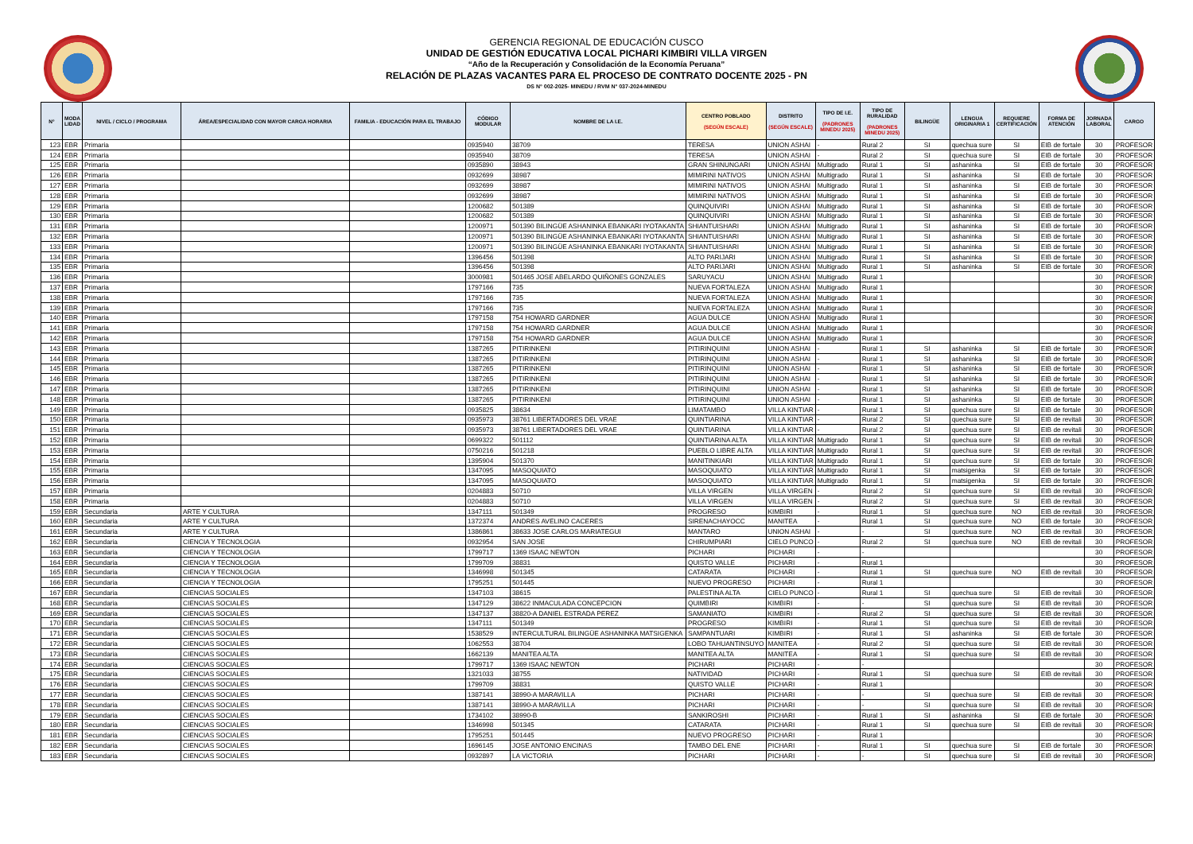GERENCIA REGIONAL DE EDUCACIÓN CUSCO
UNIDAD DE GESTIÓN EDUCATIVA LOCAL PICHARI KIMBIRI VILLA VIRGEN
“Año de la Recuperación y Consolidación de la Economía Peruana”
RELACIÓN DE PLAZAS VACANTES PARA EL PROCESO DE CONTRATO DOCENTE 2025 - PN
DS N° 002-2025- MINEDU / RVM N° 037-2024-MINEDU
| N° | MODA LIDAD | NIVEL / CICLO / PROGRAMA | ÁREA/ESPECIALIDAD CON MAYOR CARGA HORARIA | FAMILIA - EDUCACIÓN PARA EL TRABAJO | CÓDIGO MODULAR | NOMBRE DE LA I.E. | CENTRO POBLADO (SEGÚN ESCALE) | DISTRITO (SEGÚN ESCALE) | TIPO DE I.E. (PADRONES MINEDU 2025) | TIPO DE RURALIDAD (PADRONES MINEDU 2025) | BILINGÜE | LENGUA ORIGINARIA 1 | REQUIERE CERTIFICACIÓN | FORMA DE ATENCIÓN | JORNADA LABORAL | CARGO |
| --- | --- | --- | --- | --- | --- | --- | --- | --- | --- | --- | --- | --- | --- | --- | --- | --- |
| 123 | EBR | Primaria | | | 0935940 | 38709 | TERESA | UNION ASHAI | - | Rural 2 | SI | quechua sure | SI | EIB de fortale | 30 | PROFESOR |
| 124 | EBR | Primaria | | | 0935940 | 38709 | TERESA | UNION ASHAI | - | Rural 2 | SI | quechua sure | SI | EIB de fortale | 30 | PROFESOR |
| 125 | EBR | Primaria | | | 0935890 | 38943 | GRAN SHINUNGARI | UNION ASHAI | Multigrado | Rural 1 | SI | ashaninka | SI | EIB de fortale | 30 | PROFESOR |
| 126 | EBR | Primaria | | | 0932699 | 38987 | MIMIRINI NATIVOS | UNION ASHAI | Multigrado | Rural 1 | SI | ashaninka | SI | EIB de fortale | 30 | PROFESOR |
| 127 | EBR | Primaria | | | 0932699 | 38987 | MIMIRINI NATIVOS | UNION ASHAI | Multigrado | Rural 1 | SI | ashaninka | SI | EIB de fortale | 30 | PROFESOR |
| 128 | EBR | Primaria | | | 0932699 | 38987 | MIMIRINI NATIVOS | UNION ASHAI | Multigrado | Rural 1 | SI | ashaninka | SI | EIB de fortale | 30 | PROFESOR |
| 129 | EBR | Primaria | | | 1200682 | 501389 | QUINQUIVIRI | UNION ASHAI | Multigrado | Rural 1 | SI | ashaninka | SI | EIB de fortale | 30 | PROFESOR |
| 130 | EBR | Primaria | | | 1200682 | 501389 | QUINQUIVIRI | UNION ASHAI | Multigrado | Rural 1 | SI | ashaninka | SI | EIB de fortale | 30 | PROFESOR |
| 131 | EBR | Primaria | | | 1200971 | 501390 BILINGÜE ASHANINKA EBANKARI IYOTAKANTA | SHIANTUISHARI | UNION ASHAI | Multigrado | Rural 1 | SI | ashaninka | SI | EIB de fortale | 30 | PROFESOR |
| 132 | EBR | Primaria | | | 1200971 | 501390 BILINGÜE ASHANINKA EBANKARI IYOTAKANTA | SHIANTUISHARI | UNION ASHAI | Multigrado | Rural 1 | SI | ashaninka | SI | EIB de fortale | 30 | PROFESOR |
| 133 | EBR | Primaria | | | 1200971 | 501390 BILINGÜE ASHANINKA EBANKARI IYOTAKANTA | SHIANTUISHARI | UNION ASHAI | Multigrado | Rural 1 | SI | ashaninka | SI | EIB de fortale | 30 | PROFESOR |
| 134 | EBR | Primaria | | | 1396456 | 501398 | ALTO PARIJARI | UNION ASHAI | Multigrado | Rural 1 | SI | ashaninka | SI | EIB de fortale | 30 | PROFESOR |
| 135 | EBR | Primaria | | | 1396456 | 501398 | ALTO PARIJARI | UNION ASHAI | Multigrado | Rural 1 | SI | ashaninka | SI | EIB de fortale | 30 | PROFESOR |
| 136 | EBR | Primaria | | | 3000981 | 501465 JOSE ABELARDO QUIÑONES GONZALES | SARUYACU | UNION ASHAI | Multigrado | Rural 1 | | | | | 30 | PROFESOR |
| 137 | EBR | Primaria | | | 1797166 | 735 | NUEVA FORTALEZA | UNION ASHAI | Multigrado | Rural 1 | | | | | 30 | PROFESOR |
| 138 | EBR | Primaria | | | 1797166 | 735 | NUEVA FORTALEZA | UNION ASHAI | Multigrado | Rural 1 | | | | | 30 | PROFESOR |
| 139 | EBR | Primaria | | | 1797166 | 735 | NUEVA FORTALEZA | UNION ASHAI | Multigrado | Rural 1 | | | | | 30 | PROFESOR |
| 140 | EBR | Primaria | | | 1797158 | 754 HOWARD GARDNER | AGUA DULCE | UNION ASHAI | Multigrado | Rural 1 | | | | | 30 | PROFESOR |
| 141 | EBR | Primaria | | | 1797158 | 754 HOWARD GARDNER | AGUA DULCE | UNION ASHAI | Multigrado | Rural 1 | | | | | 30 | PROFESOR |
| 142 | EBR | Primaria | | | 1797158 | 754 HOWARD GARDNER | AGUA DULCE | UNION ASHAI | Multigrado | Rural 1 | | | | | 30 | PROFESOR |
| 143 | EBR | Primaria | | | 1387265 | PITIRINKENI | PITIRINQUINI | UNION ASHAI | - | Rural 1 | SI | ashaninka | SI | EIB de fortale | 30 | PROFESOR |
| 144 | EBR | Primaria | | | 1387265 | PITIRINKENI | PITIRINQUINI | UNION ASHAI | - | Rural 1 | SI | ashaninka | SI | EIB de fortale | 30 | PROFESOR |
| 145 | EBR | Primaria | | | 1387265 | PITIRINKENI | PITIRINQUINI | UNION ASHAI | - | Rural 1 | SI | ashaninka | SI | EIB de fortale | 30 | PROFESOR |
| 146 | EBR | Primaria | | | 1387265 | PITIRINKENI | PITIRINQUINI | UNION ASHAI | - | Rural 1 | SI | ashaninka | SI | EIB de fortale | 30 | PROFESOR |
| 147 | EBR | Primaria | | | 1387265 | PITIRINKENI | PITIRINQUINI | UNION ASHAI | - | Rural 1 | SI | ashaninka | SI | EIB de fortale | 30 | PROFESOR |
| 148 | EBR | Primaria | | | 1387265 | PITIRINKENI | PITIRINQUINI | UNION ASHAI | - | Rural 1 | SI | ashaninka | SI | EIB de fortale | 30 | PROFESOR |
| 149 | EBR | Primaria | | | 0935825 | 38634 | LIMATAMBO | VILLA KINTIAR | - | Rural 1 | SI | quechua sure | SI | EIB de fortale | 30 | PROFESOR |
| 150 | EBR | Primaria | | | 0935973 | 38761 LIBERTADORES DEL VRAE | QUINTIARINA | VILLA KINTIAR | - | Rural 2 | SI | quechua sure | SI | EIB de revitali | 30 | PROFESOR |
| 151 | EBR | Primaria | | | 0935973 | 38761 LIBERTADORES DEL VRAE | QUINTIARINA | VILLA KINTIAR | - | Rural 2 | SI | quechua sure | SI | EIB de revitali | 30 | PROFESOR |
| 152 | EBR | Primaria | | | 0699322 | 501112 | QUINTIARINA ALTA | VILLA KINTIAR | Multigrado | Rural 1 | SI | quechua sure | SI | EIB de revitali | 30 | PROFESOR |
| 153 | EBR | Primaria | | | 0750216 | 501218 | PUEBLO LIBRE ALTA | VILLA KINTIAR | Multigrado | Rural 1 | SI | quechua sure | SI | EIB de revitali | 30 | PROFESOR |
| 154 | EBR | Primaria | | | 1395904 | 501370 | MANITINKIARI | VILLA KINTIAR | Multigrado | Rural 1 | SI | quechua sure | SI | EIB de fortale | 30 | PROFESOR |
| 155 | EBR | Primaria | | | 1347095 | MASOQUIATO | MASOQUIATO | VILLA KINTIAR | Multigrado | Rural 1 | SI | matsigenka | SI | EIB de fortale | 30 | PROFESOR |
| 156 | EBR | Primaria | | | 1347095 | MASOQUIATO | MASOQUIATO | VILLA KINTIAR | Multigrado | Rural 1 | SI | matsigenka | SI | EIB de fortale | 30 | PROFESOR |
| 157 | EBR | Primaria | | | 0204883 | 50710 | VILLA VIRGEN | VILLA VIRGEN | - | Rural 2 | SI | quechua sure | SI | EIB de revitali | 30 | PROFESOR |
| 158 | EBR | Primaria | | | 0204883 | 50710 | VILLA VIRGEN | VILLA VIRGEN | - | Rural 2 | SI | quechua sure | SI | EIB de revitali | 30 | PROFESOR |
| 159 | EBR | Secundaria | ARTE Y CULTURA | | 1347111 | 501349 | PROGRESO | KIMBIRI | - | Rural 1 | SI | quechua sure | NO | EIB de revitali | 30 | PROFESOR |
| 160 | EBR | Secundaria | ARTE Y CULTURA | | 1372374 | ANDRES AVELINO CACERES | SIRENACHAYOCC | MANITEA | - | Rural 1 | SI | quechua sure | NO | EIB de fortale | 30 | PROFESOR |
| 161 | EBR | Secundaria | ARTE Y CULTURA | | 1386861 | 38633 JOSE CARLOS MARIATEGUI | MANTARO | UNION ASHAI | - | - | SI | quechua sure | NO | EIB de revitali | 30 | PROFESOR |
| 162 | EBR | Secundaria | CIENCIA Y TECNOLOGIA | | 0932954 | SAN JOSE | CHIRUMPIARI | CIELO PUNCO | - | Rural 2 | SI | quechua sure | NO | EIB de revitali | 30 | PROFESOR |
| 163 | EBR | Secundaria | CIENCIA Y TECNOLOGIA | | 1799717 | 1369 ISAAC NEWTON | PICHARI | PICHARI | - | - | | | | | 30 | PROFESOR |
| 164 | EBR | Secundaria | CIENCIA Y TECNOLOGIA | | 1799709 | 38831 | QUISTO VALLE | PICHARI | - | Rural 1 | | | | | 30 | PROFESOR |
| 165 | EBR | Secundaria | CIENCIA Y TECNOLOGIA | | 1346998 | 501345 | CATARATA | PICHARI | - | Rural 1 | SI | quechua sure | NO | EIB de revitali | 30 | PROFESOR |
| 166 | EBR | Secundaria | CIENCIA Y TECNOLOGIA | | 1795251 | 501445 | NUEVO PROGRESO | PICHARI | - | Rural 1 | | | | | 30 | PROFESOR |
| 167 | EBR | Secundaria | CIENCIAS SOCIALES | | 1347103 | 38615 | PALESTINA ALTA | CIELO PUNCO | - | Rural 1 | SI | quechua sure | SI | EIB de revitali | 30 | PROFESOR |
| 168 | EBR | Secundaria | CIENCIAS SOCIALES | | 1347129 | 38622 INMACULADA CONCEPCION | QUIMBIRI | KIMBIRI | - | - | SI | quechua sure | SI | EIB de revitali | 30 | PROFESOR |
| 169 | EBR | Secundaria | CIENCIAS SOCIALES | | 1347137 | 38820-A DANIEL ESTRADA PEREZ | SAMANIATO | KIMBIRI | - | Rural 2 | SI | quechua sure | SI | EIB de revitali | 30 | PROFESOR |
| 170 | EBR | Secundaria | CIENCIAS SOCIALES | | 1347111 | 501349 | PROGRESO | KIMBIRI | - | Rural 1 | SI | quechua sure | SI | EIB de revitali | 30 | PROFESOR |
| 171 | EBR | Secundaria | CIENCIAS SOCIALES | | 1538529 | INTERCULTURAL BILINGÜE ASHANINKA MATSIGENKA | SAMPANTUARI | KIMBIRI | - | Rural 1 | SI | ashaninka | SI | EIB de fortale | 30 | PROFESOR |
| 172 | EBR | Secundaria | CIENCIAS SOCIALES | | 1062553 | 38704 | LOBO TAHUANTINSUYO | MANITEA | - | Rural 2 | SI | quechua sure | SI | EIB de revitali | 30 | PROFESOR |
| 173 | EBR | Secundaria | CIENCIAS SOCIALES | | 1662139 | MANITEA ALTA | MANITEA ALTA | MANITEA | - | Rural 1 | SI | quechua sure | SI | EIB de revitali | 30 | PROFESOR |
| 174 | EBR | Secundaria | CIENCIAS SOCIALES | | 1799717 | 1369 ISAAC NEWTON | PICHARI | PICHARI | - | - | | | | | 30 | PROFESOR |
| 175 | EBR | Secundaria | CIENCIAS SOCIALES | | 1321033 | 38755 | NATIVIDAD | PICHARI | - | Rural 1 | SI | quechua sure | SI | EIB de revitali | 30 | PROFESOR |
| 176 | EBR | Secundaria | CIENCIAS SOCIALES | | 1799709 | 38831 | QUISTO VALLE | PICHARI | - | Rural 1 | | | | | 30 | PROFESOR |
| 177 | EBR | Secundaria | CIENCIAS SOCIALES | | 1387141 | 38990-A MARAVILLA | PICHARI | PICHARI | - | - | SI | quechua sure | SI | EIB de revitali | 30 | PROFESOR |
| 178 | EBR | Secundaria | CIENCIAS SOCIALES | | 1387141 | 38990-A MARAVILLA | PICHARI | PICHARI | - | - | SI | quechua sure | SI | EIB de revitali | 30 | PROFESOR |
| 179 | EBR | Secundaria | CIENCIAS SOCIALES | | 1734102 | 38990-B | SANKIROSHI | PICHARI | - | Rural 1 | SI | ashaninka | SI | EIB de fortale | 30 | PROFESOR |
| 180 | EBR | Secundaria | CIENCIAS SOCIALES | | 1346998 | 501345 | CATARATA | PICHARI | - | Rural 1 | SI | quechua sure | SI | EIB de revitali | 30 | PROFESOR |
| 181 | EBR | Secundaria | CIENCIAS SOCIALES | | 1795251 | 501445 | NUEVO PROGRESO | PICHARI | - | Rural 1 | | | | | 30 | PROFESOR |
| 182 | EBR | Secundaria | CIENCIAS SOCIALES | | 1696145 | JOSE ANTONIO ENCINAS | TAMBO DEL ENE | PICHARI | - | Rural 1 | SI | quechua sure | SI | EIB de fortale | 30 | PROFESOR |
| 183 | EBR | Secundaria | CIENCIAS SOCIALES | | 0932897 | LA VICTORIA | PICHARI | PICHARI | - | - | SI | quechua sure | SI | EIB de revitali | 30 | PROFESOR |